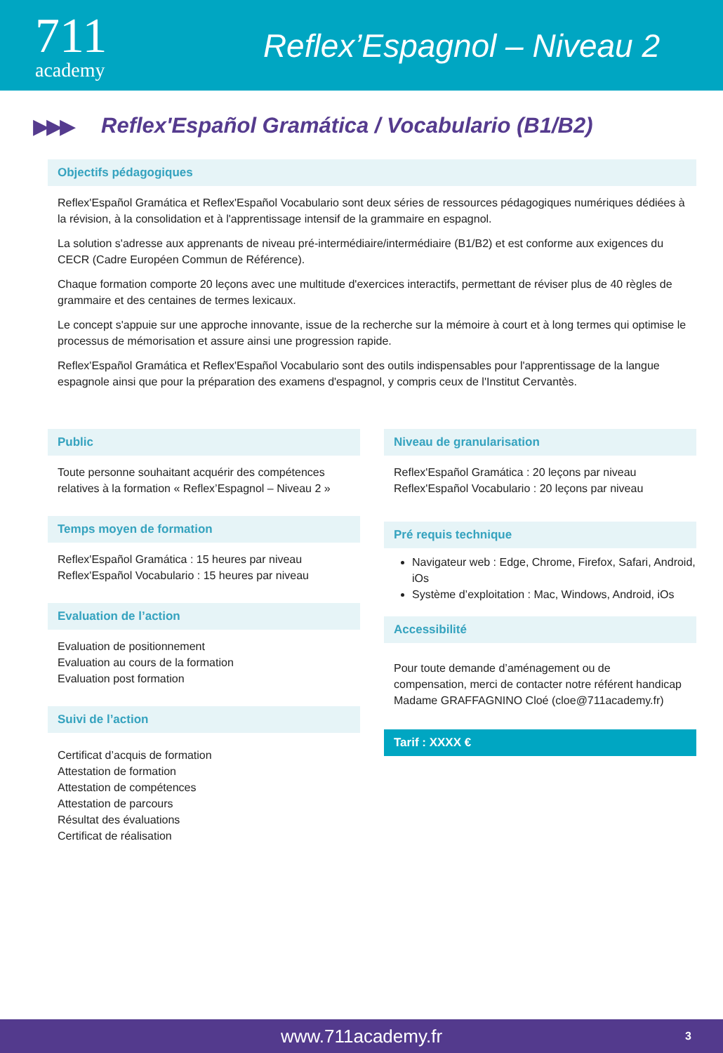711
academy
Reflex’Espagnol – Niveau 2
▶▶▶
Reflex'Español Gramática / Vocabulario (B1/B2)
Objectifs pédagogiques
Reflex'Español Gramática et Reflex'Español Vocabulario sont deux séries de ressources pédagogiques numériques dédiées à la révision, à la consolidation et à l'apprentissage intensif de la grammaire en espagnol.
La solution s'adresse aux apprenants de niveau pré-intermédiaire/intermédiaire (B1/B2) et est conforme aux exigences du CECR (Cadre Européen Commun de Référence).
Chaque formation comporte 20 leçons avec une multitude d'exercices interactifs, permettant de réviser plus de 40 règles de grammaire et des centaines de termes lexicaux.
Le concept s'appuie sur une approche innovante, issue de la recherche sur la mémoire à court et à long termes qui optimise le processus de mémorisation et assure ainsi une progression rapide.
Reflex'Español Gramática et Reflex'Español Vocabulario sont des outils indispensables pour l'apprentissage de la langue espagnole ainsi que pour la préparation des examens d'espagnol, y compris ceux de l'Institut Cervantès.
Public
Toute personne souhaitant acquérir des compétences relatives à la formation « Reflex’Espagnol – Niveau 2 »
Temps moyen de formation
Reflex'Español Gramática : 15 heures par niveau
Reflex'Español Vocabulario : 15 heures par niveau
Evaluation de l’action
Evaluation de positionnement
Evaluation au cours de la formation
Evaluation post formation
Suivi de l’action
Certificat d’acquis de formation
Attestation de formation
Attestation de compétences
Attestation de parcours
Résultat des évaluations
Certificat de réalisation
Niveau de granularisation
Reflex'Español Gramática : 20 leçons par niveau
Reflex'Español Vocabulario : 20 leçons par niveau
Pré requis technique
Navigateur web : Edge, Chrome, Firefox, Safari, Android, iOs
Système d’exploitation : Mac, Windows, Android, iOs
Accessibilité
Pour toute demande d’aménagement ou de compensation, merci de contacter notre référent handicap Madame GRAFFAGNINO Cloé (cloe@711academy.fr)
Tarif : XXXX €
www.711academy.fr 3